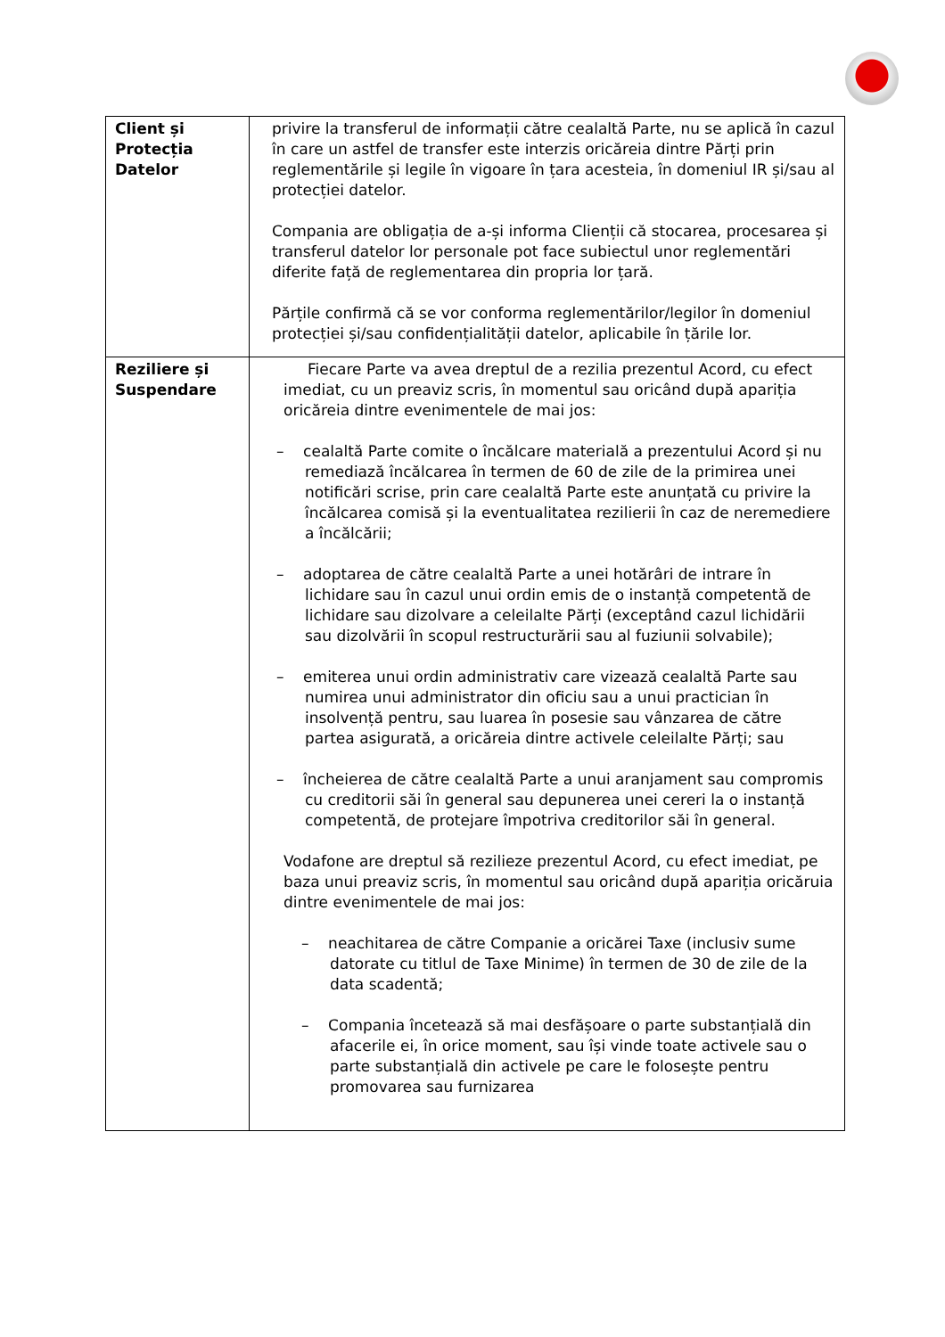| Client și Protecția Datelor | privire la transferul de informații către cealaltă Parte, nu se aplică în cazul în care un astfel de transfer este interzis oricăreia dintre Părți prin reglementările și legile în vigoare în țara acesteia, în domeniul IR și/sau al protecției datelor. Compania are obligația de a-și informa Clienții că stocarea, procesarea și transferul datelor lor personale pot face subiectul unor reglementări diferite față de reglementarea din propria lor țară. Părțile confirmă că se vor conforma reglementărilor/legilor în domeniul protecției și/sau confidențialității datelor, aplicabile în țările lor. |
| Reziliere și Suspendare | Fiecare Parte va avea dreptul de a rezilia prezentul Acord, cu efect imediat, cu un preaviz scris, în momentul sau oricând după apariția oricăreia dintre evenimentele de mai jos: – cealaltă Parte comite o încălcare materială a prezentului Acord și nu remediază încălcarea în termen de 60 de zile de la primirea unei notificări scrise, prin care cealaltă Parte este anunțată cu privire la încălcarea comisă și la eventualitatea rezilierii în caz de neremediere a încălcării; – adoptarea de către cealaltă Parte a unei hotărâri de intrare în lichidare sau în cazul unui ordin emis de o instanță competentă de lichidare sau dizolvare a celeilalte Părți (exceptând cazul lichidării sau dizolvării în scopul restructurării sau al fuziunii solvabile); – emiterea unui ordin administrativ care vizează cealaltă Parte sau numirea unui administrator din oficiu sau a unui practician în insolvență pentru, sau luarea în posesie sau vânzarea de către partea asigurată, a oricăreia dintre activele celeilalte Părți; sau – încheierea de către cealaltă Parte a unui aranjament sau compromis cu creditorii săi în general sau depunerea unei cereri la o instanță competentă, de protejare împotriva creditorilor săi în general. Vodafone are dreptul să rezilieze prezentul Acord, cu efect imediat, pe baza unui preaviz scris, în momentul sau oricând după apariția oricăruia dintre evenimentele de mai jos: – neachitarea de către Companie a oricărei Taxe (inclusiv sume datorate cu titlul de Taxe Minime) în termen de 30 de zile de la data scadentă; – Compania încetează să mai desfășoare o parte substanțială din afacerile ei, în orice moment, sau își vinde toate activele sau o parte substanțială din activele pe care le folosește pentru promovarea sau furnizarea |